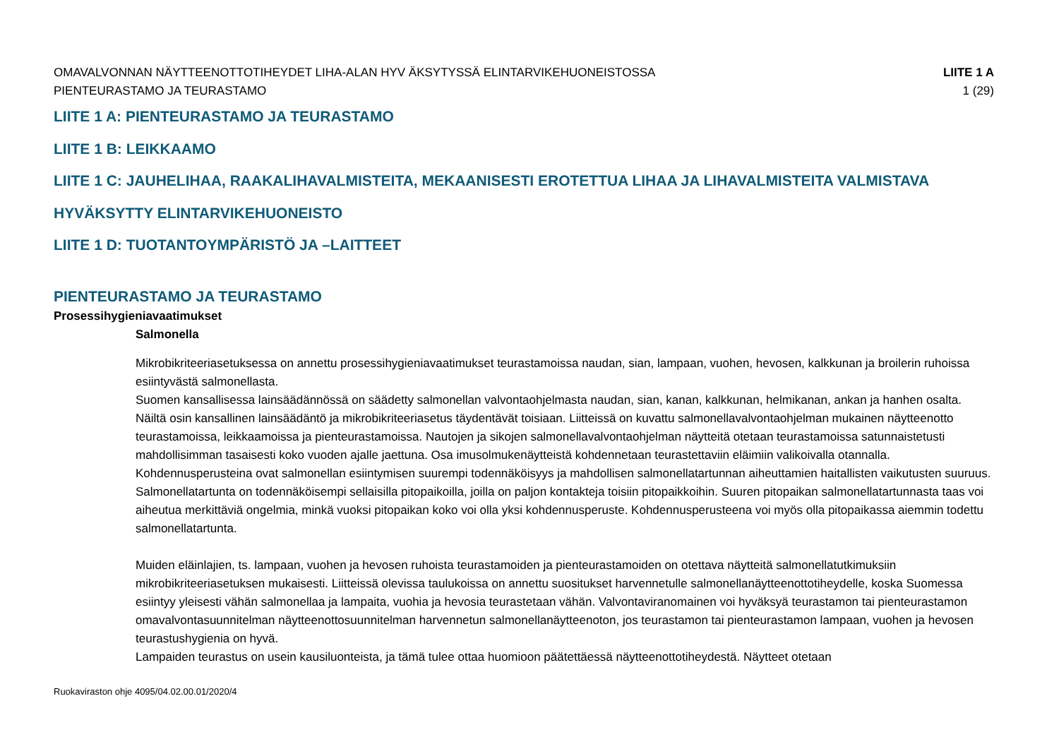OMAVALVONNAN NÄYTTEENOTTOTIHEYDET LIHA-ALAN HYV ÄKSYTYSSÄ ELINTARVIKEHUONEISTOSSA
PIENTEURASTAMO JA TEURASTAMO
LIITE 1 A
1 (29)
LIITE 1 A: PIENTEURASTAMO JA TEURASTAMO
LIITE 1 B: LEIKKAAMO
LIITE 1 C: JAUHELIHAA, RAAKALIHAVALMISTEITA, MEKAANISESTI EROTETTUA LIHAA JA LIHAVALMISTEITA VALMISTAVA
HYVÄKSYTTY ELINTARVIKEHUONEISTO
LIITE 1 D: TUOTANTOYMPÄRISTÖ JA –LAITTEET
PIENTEURASTAMO JA TEURASTAMO
Prosessihygieniavaatimukset
Salmonella
Mikrobikriteeriasetuksessa on annettu prosessihygieniavaatimukset teurastamoissa naudan, sian, lampaan, vuohen, hevosen, kalkkunan ja broilerin ruhoissa esiintyvästä salmonellasta.
Suomen kansallisessa lainsäädännössä on säädetty salmonellan valvontaohjelmasta naudan, sian, kanan, kalkkunan, helmikanan, ankan ja hanhen osalta. Näiltä osin kansallinen lainsäädäntö ja mikrobikriteeriasetus täydentävät toisiaan. Liitteissä on kuvattu salmonellavalvontaohjelman mukainen näytteenotto teurastamoissa, leikkaamoissa ja pienteurastamoissa. Nautojen ja sikojen salmonellavalvontaohjelman näytteitä otetaan teurastamoissa satunnaistetusti mahdollisimman tasaisesti koko vuoden ajalle jaettuna. Osa imusolmukenäytteistä kohdennetaan teurastettaviin eläimiin valikoivalla otannalla. Kohdennusperusteina ovat salmonellan esiintymisen suurempi todennäköisyys ja mahdollisen salmonellatartunnan aiheuttamien haitallisten vaikutusten suuruus. Salmonellatartunta on todennäköisempi sellaisilla pitopaikoilla, joilla on paljon kontakteja toisiin pitopaikkoihin. Suuren pitopaikan salmonellatartunnasta taas voi aiheutua merkittäviä ongelmia, minkä vuoksi pitopaikan koko voi olla yksi kohdennusperuste. Kohdennusperusteena voi myös olla pitopaikassa aiemmin todettu salmonellatartunta.
Muiden eläinlajien, ts. lampaan, vuohen ja hevosen ruhoista teurastamoiden ja pienteurastamoiden on otettava näytteitä salmonellatutkimuksiin mikrobikriteeriasetuksen mukaisesti. Liitteissä olevissa taulukoissa on annettu suositukset harvennetulle salmonellanäytteenottotiheydelle, koska Suomessa esiintyy yleisesti vähän salmonellaa ja lampaita, vuohia ja hevosia teurastetaan vähän. Valvontaviranomainen voi hyväksyä teurastamon tai pienteurastamon omavalvontasuunnitelman näytteenottosuunnitelman harvennetun salmonellanäytteenoton, jos teurastamon tai pienteurastamon lampaan, vuohen ja hevosen teurastushygienia on hyvä.
Lampaiden teurastus on usein kausiluonteista, ja tämä tulee ottaa huomioon päätettäessä näytteenottotiheydestä. Näytteet otetaan
Ruokaviraston ohje 4095/04.02.00.01/2020/4